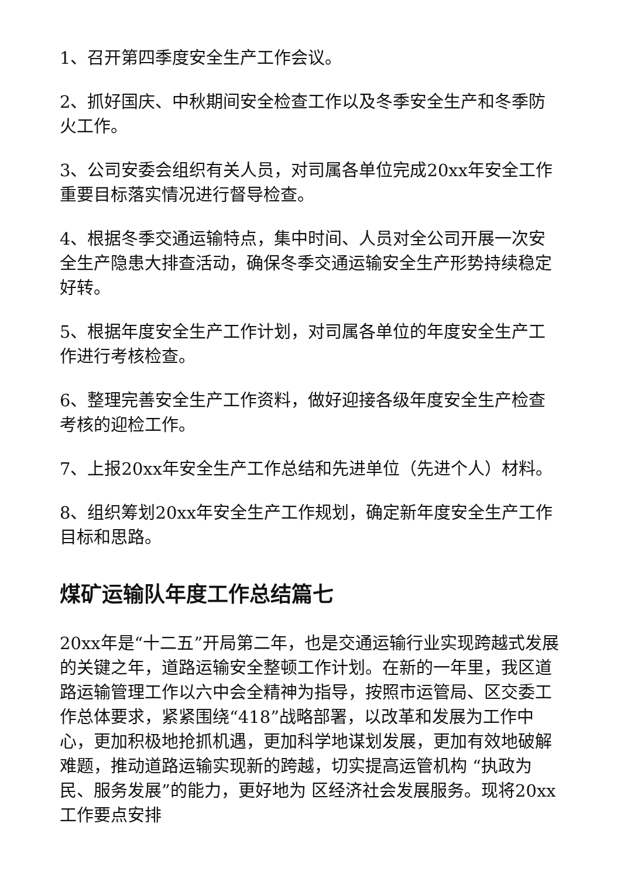1、召开第四季度安全生产工作会议。
2、抓好国庆、中秋期间安全检查工作以及冬季安全生产和冬季防火工作。
3、公司安委会组织有关人员，对司属各单位完成20xx年安全工作重要目标落实情况进行督导检查。
4、根据冬季交通运输特点，集中时间、人员对全公司开展一次安全生产隐患大排查活动，确保冬季交通运输安全生产形势持续稳定好转。
5、根据年度安全生产工作计划，对司属各单位的年度安全生产工作进行考核检查。
6、整理完善安全生产工作资料，做好迎接各级年度安全生产检查考核的迎检工作。
7、上报20xx年安全生产工作总结和先进单位（先进个人）材料。
8、组织筹划20xx年安全生产工作规划，确定新年度安全生产工作目标和思路。
煤矿运输队年度工作总结篇七
20xx年是“十二五”开局第二年，也是交通运输行业实现跨越式发展的关键之年，道路运输安全整顿工作计划。在新的一年里，我区道路运输管理工作以六中会全精神为指导，按照市运管局、区交委工作总体要求，紧紧围绕“418”战略部署，以改革和发展为工作中心，更加积极地抢抓机遇，更加科学地谋划发展，更加有效地破解难题，推动道路运输实现新的跨越，切实提高运管机构 “执政为民、服务发展”的能力，更好地为 区经济社会发展服务。现将20xx工作要点安排